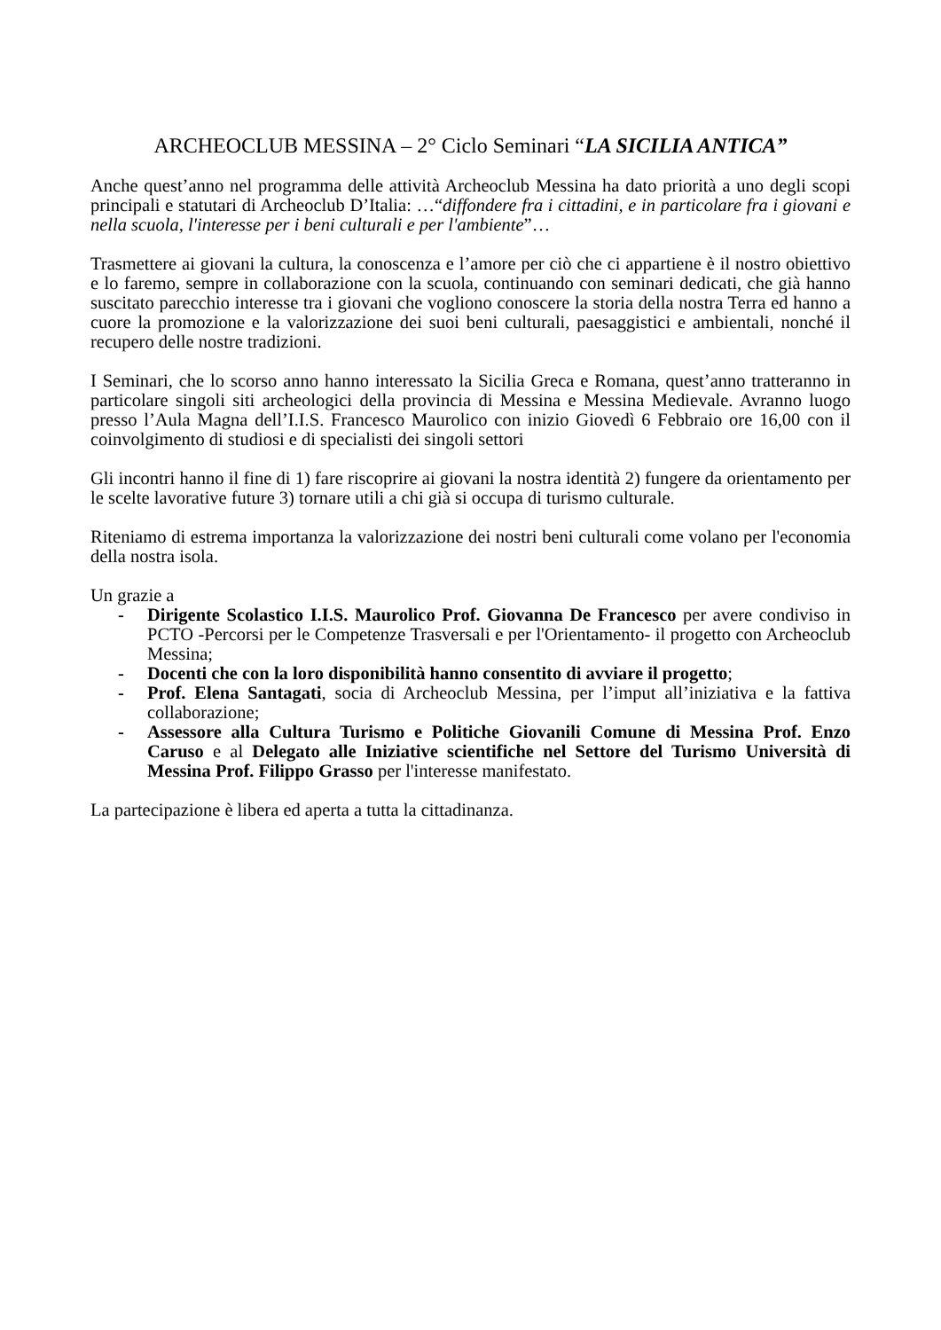ARCHEOCLUB MESSINA – 2° Ciclo Seminari “LA SICILIA ANTICA”
Anche quest’anno nel programma delle attività Archeoclub Messina ha dato priorità a uno degli scopi principali e statutari di Archeoclub D’Italia: …“diffondere fra i cittadini, e in particolare fra i giovani e nella scuola, l'interesse per i beni culturali e per l'ambiente”…
Trasmettere ai giovani la cultura, la conoscenza e l’amore per ciò che ci appartiene è il nostro obiettivo e lo faremo, sempre in collaborazione con la scuola, continuando con seminari dedicati, che già hanno suscitato parecchio interesse tra i giovani che vogliono conoscere la storia della nostra Terra ed hanno a cuore la promozione e la valorizzazione dei suoi beni culturali, paesaggistici e ambientali, nonché il recupero delle nostre tradizioni.
I Seminari, che lo scorso anno hanno interessato la Sicilia Greca e Romana, quest’anno tratteranno in particolare singoli siti archeologici della provincia di Messina e Messina Medievale. Avranno luogo presso l’Aula Magna dell’I.I.S. Francesco Maurolico con inizio Giovedì 6 Febbraio ore 16,00 con il coinvolgimento di studiosi e di specialisti dei singoli settori
Gli incontri hanno il fine di 1) fare riscoprire ai giovani la nostra identità 2) fungere da orientamento per le scelte lavorative future 3) tornare utili a chi già si occupa di turismo culturale.
Riteniamo di estrema importanza la valorizzazione dei nostri beni culturali come volano per l'economia della nostra isola.
Un grazie a
- Dirigente Scolastico I.I.S. Maurolico Prof. Giovanna De Francesco per avere condiviso in PCTO -Percorsi per le Competenze Trasversali e per l'Orientamento- il progetto con Archeoclub Messina;
- Docenti che con la loro disponibilità hanno consentito di avviare il progetto;
- Prof. Elena Santagati, socia di Archeoclub Messina, per l’imput all’iniziativa e la fattiva collaborazione;
- Assessore alla Cultura Turismo e Politiche Giovanili Comune di Messina Prof. Enzo Caruso e al Delegato alle Iniziative scientifiche nel Settore del Turismo Università di Messina Prof. Filippo Grasso per l'interesse manifestato.
La partecipazione è libera ed aperta a tutta la cittadinanza.